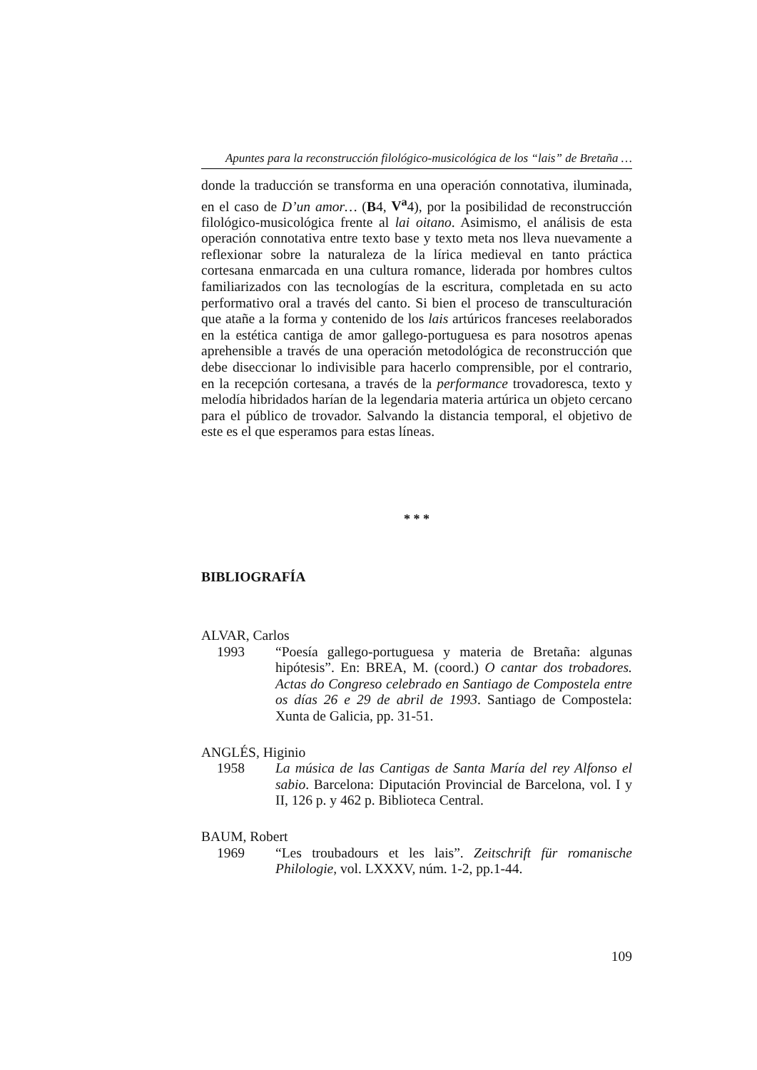Apuntes para la reconstrucción filológico-musicológica de los “lais” de Bretaña …
donde la traducción se transforma en una operación connotativa, iluminada, en el caso de D’un amor… (B4, V<sup>a</sup>4), por la posibilidad de reconstrucción filológico-musicológica frente al lai oitano. Asimismo, el análisis de esta operación connotativa entre texto base y texto meta nos lleva nuevamente a reflexionar sobre la naturaleza de la lírica medieval en tanto práctica cortesana enmarcada en una cultura romance, liderada por hombres cultos familiarizados con las tecnologías de la escritura, completada en su acto performativo oral a través del canto. Si bien el proceso de transculturación que atañe a la forma y contenido de los lais artúricos franceses reelaborados en la estética cantiga de amor gallego-portuguesa es para nosotros apenas aprehensible a través de una operación metodológica de reconstrucción que debe diseccionar lo indivisible para hacerlo comprensible, por el contrario, en la recepción cortesana, a través de la performance trovadoresca, texto y melodía hibridados harían de la legendaria materia artúrica un objeto cercano para el público de trovador. Salvando la distancia temporal, el objetivo de este es el que esperamos para estas líneas.
* * *
BIBLIOGRAFÍA
ALVAR, Carlos
1993 “Poesía gallego-portuguesa y materia de Bretaña: algunas hipótesis”. En: BREA, M. (coord.) O cantar dos trobadores. Actas do Congreso celebrado en Santiago de Compostela entre os días 26 e 29 de abril de 1993. Santiago de Compostela: Xunta de Galicia, pp. 31-51.
ANGLÉS, Higinio
1958 La música de las Cantigas de Santa María del rey Alfonso el sabio. Barcelona: Diputación Provincial de Barcelona, vol. I y II, 126 p. y 462 p. Biblioteca Central.
BAUM, Robert
1969 “Les troubadours et les lais”. Zeitschrift für romanische Philologie, vol. LXXXV, núm. 1-2, pp.1-44.
109